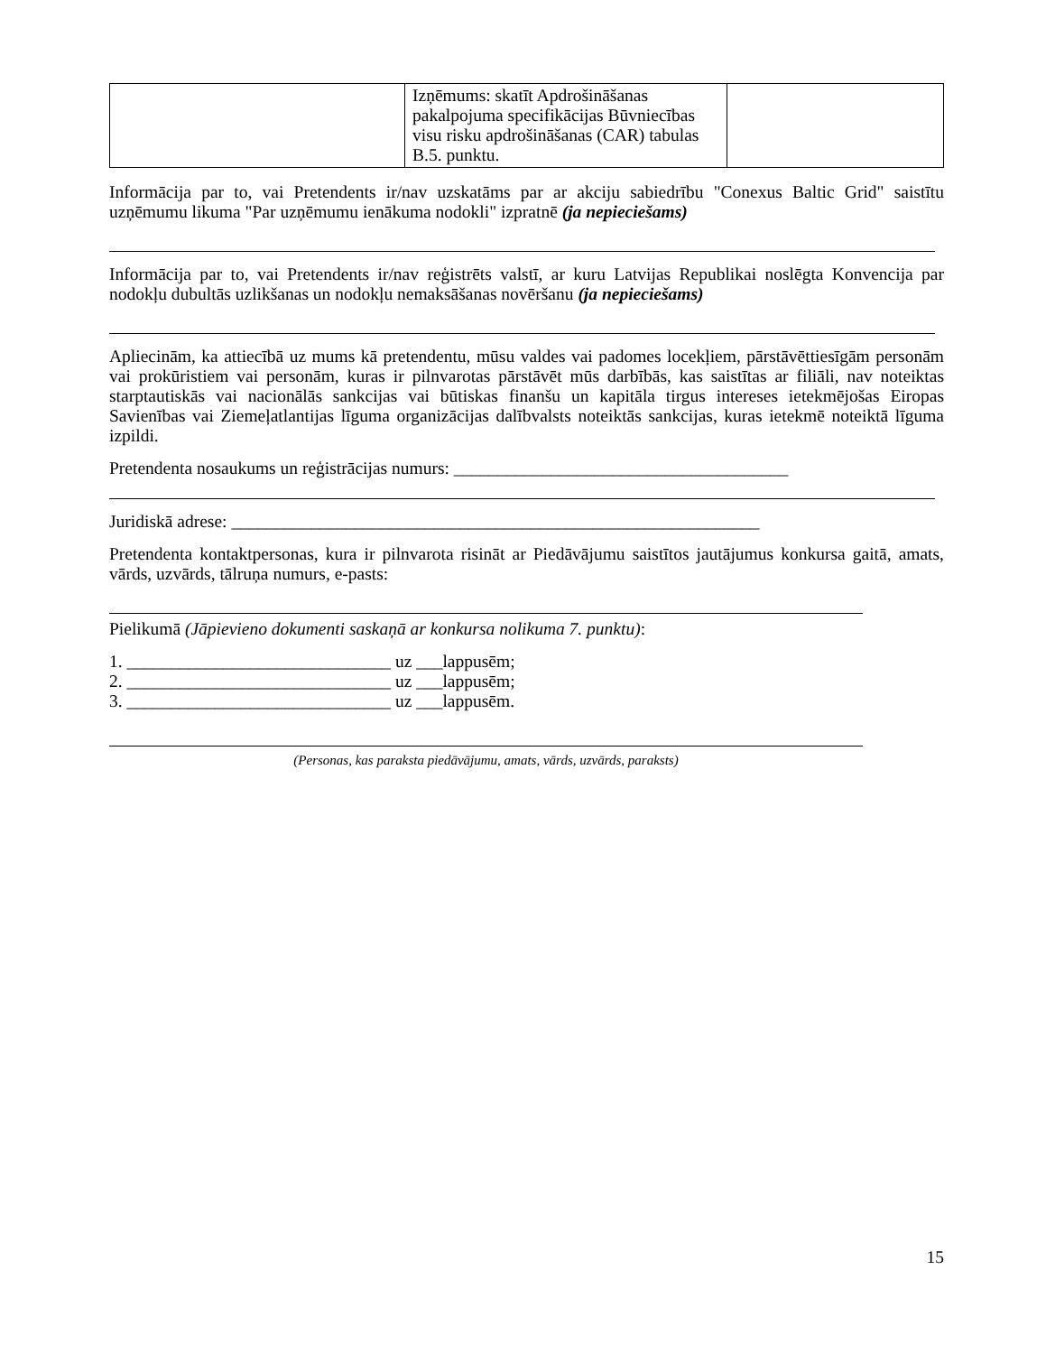| | Izņēmums: skatīt Apdrošināšanas pakalpojuma specifikācijas Būvniecības visu risku apdrošināšanas (CAR) tabulas B.5. punktu. | |
Informācija par to, vai Pretendents ir/nav uzskatāms par ar akciju sabiedrību "Conexus Baltic Grid" saistītu uzņēmumu likuma "Par uzņēmumu ienākuma nodokli" izpratnē (ja nepieciešams)
Informācija par to, vai Pretendents ir/nav reģistrēts valstī, ar kuru Latvijas Republikai noslēgta Konvencija par nodokļu dubultās uzlikšanas un nodokļu nemaksāšanas novēršanu (ja nepieciešams)
Apliecinām, ka attiecībā uz mums kā pretendentu, mūsu valdes vai padomes locekļiem, pārstāvēttiesīgām personām vai prokūristiem vai personām, kuras ir pilnvarotas pārstāvēt mūs darbībās, kas saistītas ar filiāli, nav noteiktas starptautiskās vai nacionālās sankcijas vai būtiskas finanšu un kapitāla tirgus intereses ietekmējošas Eiropas Savienības vai Ziemeļatlantijas līguma organizācijas dalībvalsts noteiktās sankcijas, kuras ietekmē noteiktā līguma izpildi.
Pretendenta nosaukums un reģistrācijas numurs: ______________________________________
Juridiskā adrese: ____________________________________________________________
Pretendenta kontaktpersonas, kura ir pilnvarota risināt ar Piedāvājumu saistītos jautājumus konkursa gaitā, amats, vārds, uzvārds, tālruņa numurs, e-pasts:
Pielikumā (Jāpievieno dokumenti saskaņā ar konkursa nolikuma 7. punktu):
1. ______________________________ uz ___lappusēm;
2. ______________________________ uz ___lappusēm;
3. ______________________________ uz ___lappusēm.
(Personas, kas paraksta piedāvājumu, amats, vārds, uzvārds, paraksts)
15